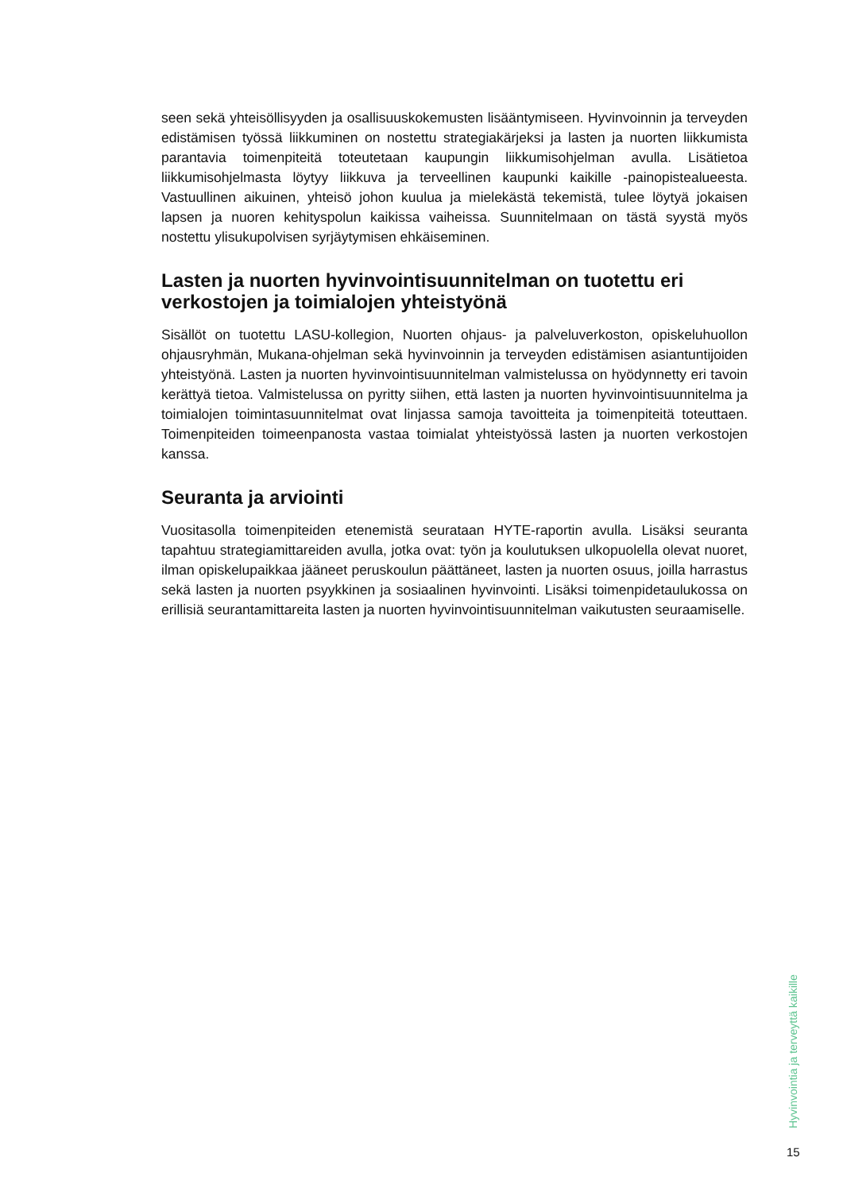seen sekä yhteisöllisyyden ja osallisuuskokemusten lisääntymiseen. Hyvinvoinnin ja terveyden edistämisen työssä liikkuminen on nostettu strategiakärjeksi ja lasten ja nuorten liikkumista parantavia toimenpiteitä toteutetaan kaupungin liikkumisohjelman avulla. Lisätietoa liikkumisohjelmasta löytyy liikkuva ja terveellinen kaupunki kaikille -painopistealueesta. Vastuullinen aikuinen, yhteisö johon kuulua ja mielekästä tekemistä, tulee löytyä jokaisen lapsen ja nuoren kehityspolun kaikissa vaiheissa. Suunnitelmaan on tästä syystä myös nostettu ylisukupolvisen syrjäytymisen ehkäiseminen.
Lasten ja nuorten hyvinvointisuunnitelman on tuotettu eri verkostojen ja toimialojen yhteistyönä
Sisällöt on tuotettu LASU-kollegion, Nuorten ohjaus- ja palveluverkoston, opiskeluhuollon ohjausryhmän, Mukana-ohjelman sekä hyvinvoinnin ja terveyden edistämisen asiantuntijoiden yhteistyönä. Lasten ja nuorten hyvinvointisuunnitelman valmistelussa on hyödynnetty eri tavoin kerättyä tietoa. Valmistelussa on pyritty siihen, että lasten ja nuorten hyvinvointisuunnitelma ja toimialojen toimintasuunnitelmat ovat linjassa samoja tavoitteita ja toimenpiteitä toteuttaen. Toimenpiteiden toimeenpanosta vastaa toimialat yhteistyössä lasten ja nuorten verkostojen kanssa.
Seuranta ja arviointi
Vuositasolla toimenpiteiden etenemistä seurataan HYTE-raportin avulla. Lisäksi seuranta tapahtuu strategiamittareiden avulla, jotka ovat: työn ja koulutuksen ulkopuolella olevat nuoret, ilman opiskelupaikkaa jääneet peruskoulun päättäneet, lasten ja nuorten osuus, joilla harrastus sekä lasten ja nuorten psyykkinen ja sosiaalinen hyvinvointi. Lisäksi toimenpidetaulukossa on erillisiä seurantamittareita lasten ja nuorten hyvinvointisuunnitelman vaikutusten seuraamiselle.
Hyvinvointia ja terveyttä kaikille
15